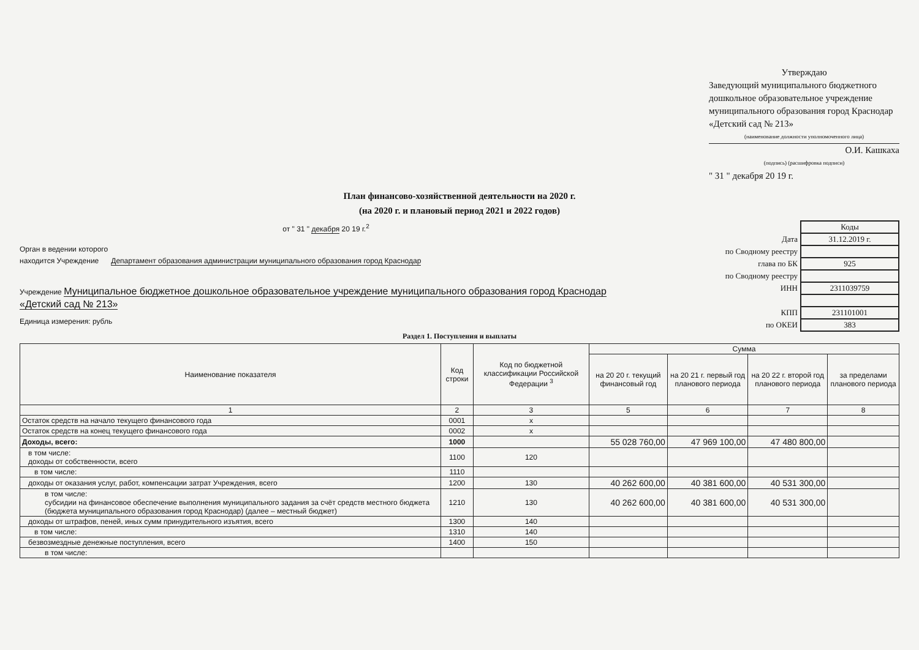Утверждаю
Заведующий муниципального бюджетного дошкольное образовательное учреждение муниципального образования город Краснодар «Детский сад № 213»
(наименование должности уполномоченного лица)
О.И. Кашкаха
(подпись) (расшифровка подписи)
" 31 " декабря 20 19 г.
План финансово-хозяйственной деятельности на 2020 г.
(на 2020 г. и плановый период 2021 и 2022 годов)
от " 31 " декабря 20 19 г.<sup>2</sup>
Орган в ведении которого
находится Учреждение Департамент образования администрации муниципального образования город Краснодар
Учреждение Муниципальное бюджетное дошкольное образовательное учреждение муниципального образования город Краснодар «Детский сад № 213»
Единица измерения: рубль
| | Коды |
| Дата | 31.12.2019 г. |
| по Сводному реестру | |
| глава по БК | 925 |
| по Сводному реестру | |
| ИНН | 2311039759 |
| КПП | 231101001 |
| по ОКЕИ | 383 |
Раздел 1. Поступления и выплаты
| Наименование показателя | Код строки | Код по бюджетной классификации Российской Федерации <sup>3</sup> | Сумма | | | |
| --- | --- | --- | --- | --- | --- | --- |
| | | | на 20 20 г. текущий финансовый год | на 20 21 г. первый год планового периода | на 20 22 г. второй год планового периода | за пределами планового периода |
| 1 | 2 | 3 | 5 | 6 | 7 | 8 |
| Остаток средств на начало текущего финансового года | 0001 | x | | | | |
| Остаток средств на конец текущего финансового года | 0002 | x | | | | |
| Доходы, всего: | 1000 | | 55 028 760,00 | 47 969 100,00 | 47 480 800,00 | |
| в том числе: доходы от собственности, всего | 1100 | 120 | | | | |
| в том числе: | 1110 | | | | | |
| доходы от оказания услуг, работ, компенсации затрат Учреждения, всего | 1200 | 130 | 40 262 600,00 | 40 381 600,00 | 40 531 300,00 | |
| в том числе: субсидии на финансовое обеспечение выполнения муниципального задания за счёт средств местного бюджета (бюджета муниципального образования город Краснодар) (далее – местный бюджет) | 1210 | 130 | 40 262 600,00 | 40 381 600,00 | 40 531 300,00 | |
| доходы от штрафов, пеней, иных сумм принудительного изъятия, всего | 1300 | 140 | | | | |
| в том числе: | 1310 | 140 | | | | |
| безвозмездные денежные поступления, всего | 1400 | 150 | | | | |
| в том числе: | | | | | | |